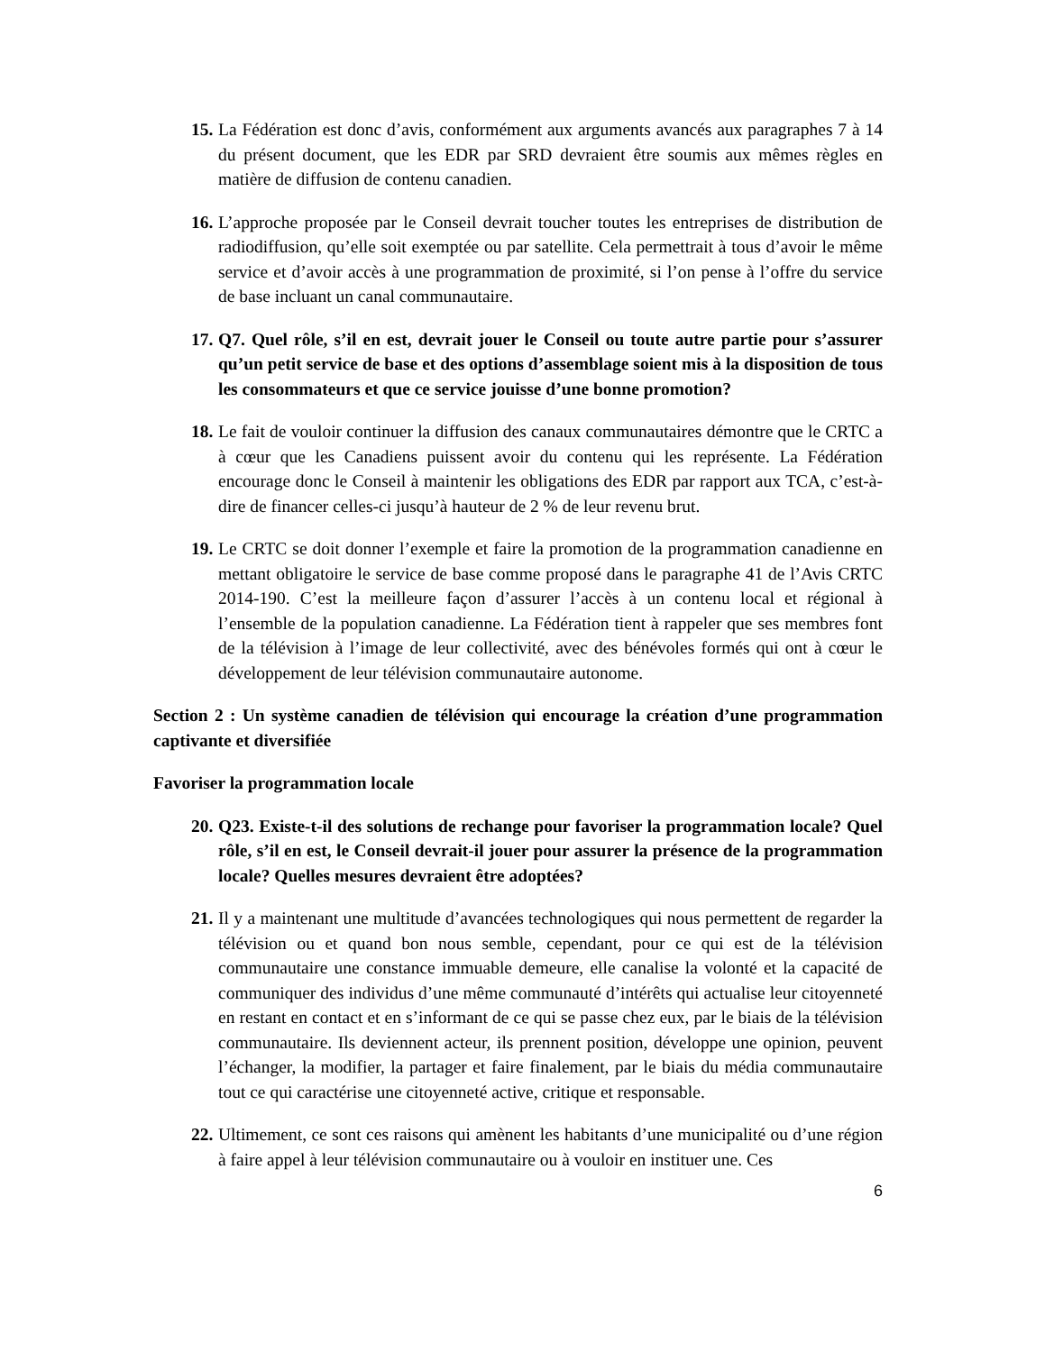15.
La Fédération est donc d’avis, conformément aux arguments avancés aux paragraphes 7 à 14 du présent document, que les EDR par SRD devraient être soumis aux mêmes règles en matière de diffusion de contenu canadien.
16.
L’approche proposée par le Conseil devrait toucher toutes les entreprises de distribution de radiodiffusion, qu’elle soit exemptée ou par satellite. Cela permettrait à tous d’avoir le même service et d’avoir accès à une programmation de proximité, si l’on pense à l’offre du service de base incluant un canal communautaire.
17.
Q7. Quel rôle, s’il en est, devrait jouer le Conseil ou toute autre partie pour s’assurer qu’un petit service de base et des options d’assemblage soient mis à la disposition de tous les consommateurs et que ce service jouisse d’une bonne promotion?
18.
Le fait de vouloir continuer la diffusion des canaux communautaires démontre que le CRTC a à cœur que les Canadiens puissent avoir du contenu qui les représente. La Fédération encourage donc le Conseil à maintenir les obligations des EDR par rapport aux TCA, c’est-à-dire de financer celles-ci jusqu’à hauteur de 2 % de leur revenu brut.
19.
Le CRTC se doit donner l’exemple et faire la promotion de la programmation canadienne en mettant obligatoire le service de base comme proposé dans le paragraphe 41 de l’Avis CRTC 2014-190. C’est la meilleure façon d’assurer l’accès à un contenu local et régional à l’ensemble de la population canadienne. La Fédération tient à rappeler que ses membres font de la télévision à l’image de leur collectivité, avec des bénévoles formés qui ont à cœur le développement de leur télévision communautaire autonome.
Section 2 : Un système canadien de télévision qui encourage la création d’une programmation captivante et diversifiée
Favoriser la programmation locale
20.
Q23. Existe-t-il des solutions de rechange pour favoriser la programmation locale? Quel rôle, s’il en est, le Conseil devrait-il jouer pour assurer la présence de la programmation locale? Quelles mesures devraient être adoptées?
21.
Il y a maintenant une multitude d’avancées technologiques qui nous permettent de regarder la télévision ou et quand bon nous semble, cependant, pour ce qui est de la télévision communautaire une constance immuable demeure, elle canalise la volonté et la capacité de communiquer des individus d’une même communauté d’intérêts qui actualise leur citoyenneté en restant en contact et en s’informant de ce qui se passe chez eux, par le biais de la télévision communautaire. Ils deviennent acteur, ils prennent position, développe une opinion, peuvent l’échanger, la modifier, la partager et faire finalement, par le biais du média communautaire tout ce qui caractérise une citoyenneté active, critique et responsable.
22.
Ultimement, ce sont ces raisons qui amènent les habitants d’une municipalité ou d’une région à faire appel à leur télévision communautaire ou à vouloir en instituer une. Ces
6